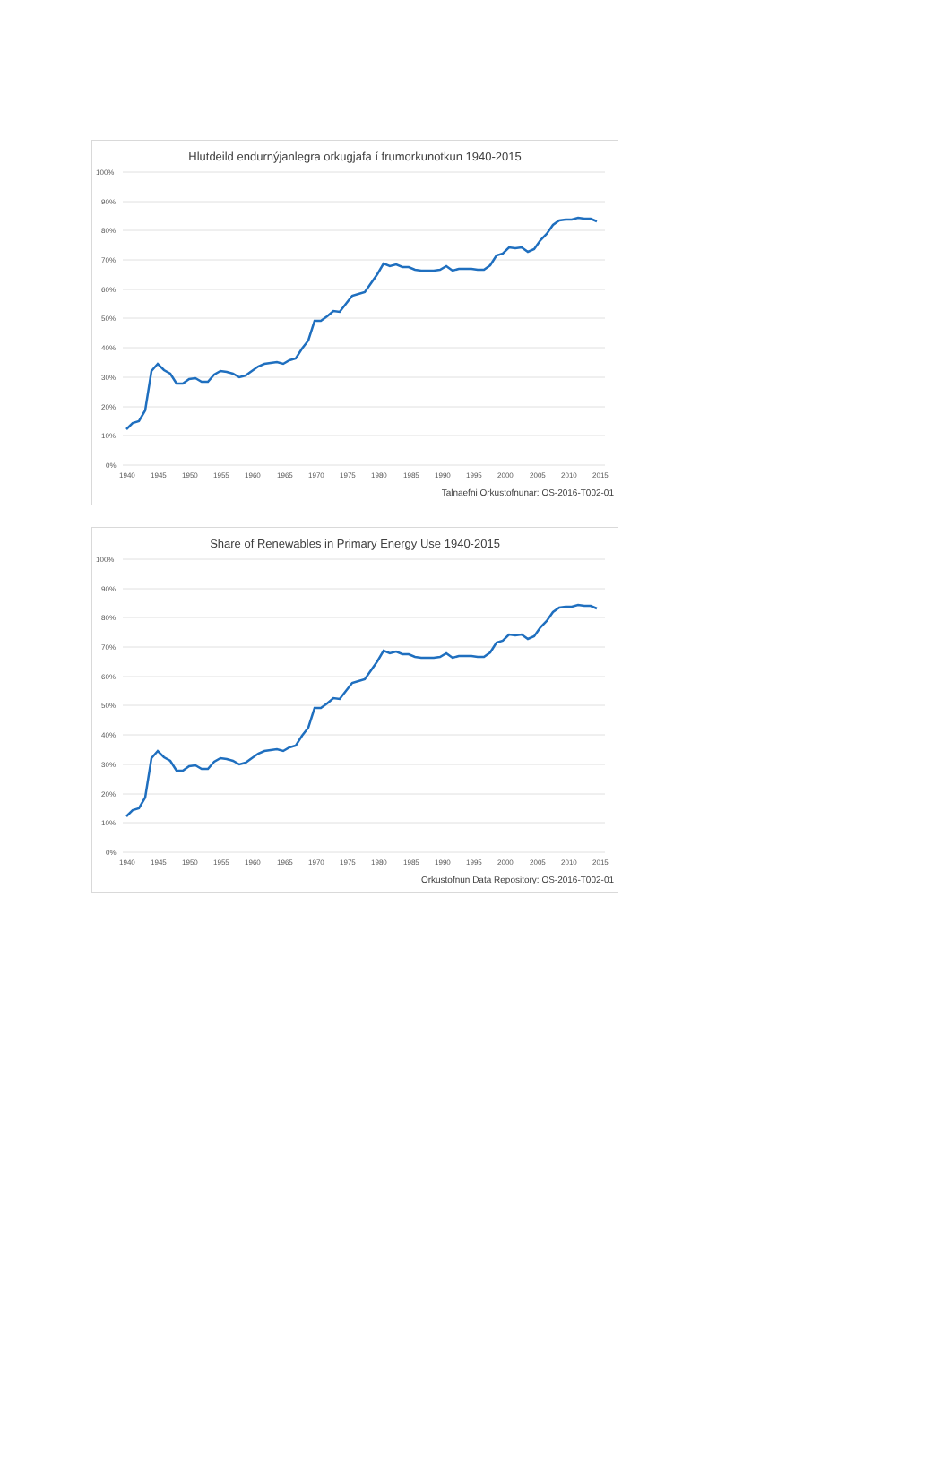Hlutdeild endurnýjanlegra orkugjafa í frumorkunotkun 1940-2015
100%
90%
80%
70%
60%
50%
40%
30%
20%
10%
0%
1940
1945
1950
1955
1960
1965
1970
1975
1980
1985
1990
1995
2000
2005
2010
2015
Talnaefni Orkustofnunar: OS-2016-T002-01
Share of Renewables in Primary Energy Use 1940-2015
100%
90%
80%
70%
60%
50%
40%
30%
20%
10%
0%
1940
1945
1950
1955
1960
1965
1970
1975
1980
1985
1990
1995
2000
2005
2010
2015
Orkustofnun Data Repository: OS-2016-T002-01